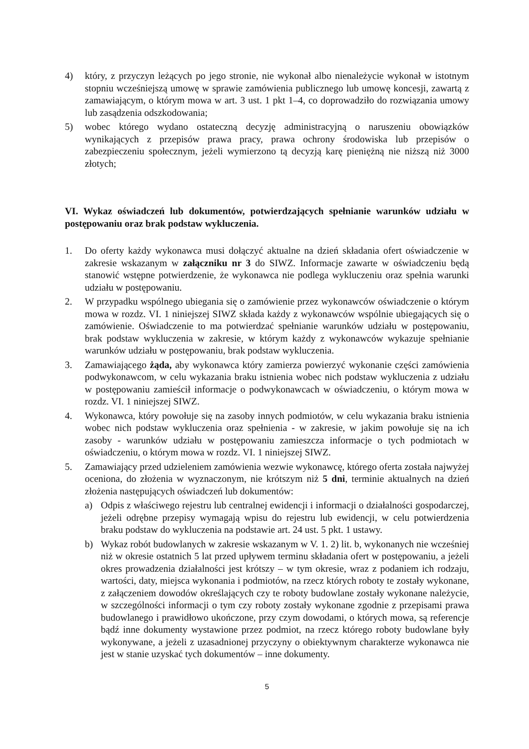4) który, z przyczyn leżących po jego stronie, nie wykonał albo nienależycie wykonał w istotnym stopniu wcześniejszą umowę w sprawie zamówienia publicznego lub umowę koncesji, zawartą z zamawiającym, o którym mowa w art. 3 ust. 1 pkt 1–4, co doprowadziło do rozwiązania umowy lub zasądzenia odszkodowania;
5) wobec którego wydano ostateczną decyzję administracyjną o naruszeniu obowiązków wynikających z przepisów prawa pracy, prawa ochrony środowiska lub przepisów o zabezpieczeniu społecznym, jeżeli wymierzono tą decyzją karę pieniężną nie niższą niż 3000 złotych;
VI. Wykaz oświadczeń lub dokumentów, potwierdzających spełnianie warunków udziału w postępowaniu oraz brak podstaw wykluczenia.
1. Do oferty każdy wykonawca musi dołączyć aktualne na dzień składania ofert oświadczenie w zakresie wskazanym w załączniku nr 3 do SIWZ. Informacje zawarte w oświadczeniu będą stanowić wstępne potwierdzenie, że wykonawca nie podlega wykluczeniu oraz spełnia warunki udziału w postępowaniu.
2. W przypadku wspólnego ubiegania się o zamówienie przez wykonawców oświadczenie o którym mowa w rozdz. VI. 1 niniejszej SIWZ składa każdy z wykonawców wspólnie ubiegających się o zamówienie. Oświadczenie to ma potwierdzać spełnianie warunków udziału w postępowaniu, brak podstaw wykluczenia w zakresie, w którym każdy z wykonawców wykazuje spełnianie warunków udziału w postępowaniu, brak podstaw wykluczenia.
3. Zamawiającego żąda, aby wykonawca który zamierza powierzyć wykonanie części zamówienia podwykonawcom, w celu wykazania braku istnienia wobec nich podstaw wykluczenia z udziału w postępowaniu zamieścił informacje o podwykonawcach w oświadczeniu, o którym mowa w rozdz. VI. 1 niniejszej SIWZ.
4. Wykonawca, który powołuje się na zasoby innych podmiotów, w celu wykazania braku istnienia wobec nich podstaw wykluczenia oraz spełnienia - w zakresie, w jakim powołuje się na ich zasoby - warunków udziału w postępowaniu zamieszcza informacje o tych podmiotach w oświadczeniu, o którym mowa w rozdz. VI. 1 niniejszej SIWZ.
5. Zamawiający przed udzieleniem zamówienia wezwie wykonawcę, którego oferta została najwyżej oceniona, do złożenia w wyznaczonym, nie krótszym niż 5 dni, terminie aktualnych na dzień złożenia następujących oświadczeń lub dokumentów:
a) Odpis z właściwego rejestru lub centralnej ewidencji i informacji o działalności gospodarczej, jeżeli odrębne przepisy wymagają wpisu do rejestru lub ewidencji, w celu potwierdzenia braku podstaw do wykluczenia na podstawie art. 24 ust. 5 pkt. 1 ustawy.
b) Wykaz robót budowlanych w zakresie wskazanym w V. 1. 2) lit. b, wykonanych nie wcześniej niż w okresie ostatnich 5 lat przed upływem terminu składania ofert w postępowaniu, a jeżeli okres prowadzenia działalności jest krótszy – w tym okresie, wraz z podaniem ich rodzaju, wartości, daty, miejsca wykonania i podmiotów, na rzecz których roboty te zostały wykonane, z załączeniem dowodów określających czy te roboty budowlane zostały wykonane należycie, w szczególności informacji o tym czy roboty zostały wykonane zgodnie z przepisami prawa budowlanego i prawidłowo ukończone, przy czym dowodami, o których mowa, są referencje bądź inne dokumenty wystawione przez podmiot, na rzecz którego roboty budowlane były wykonywane, a jeżeli z uzasadnionej przyczyny o obiektywnym charakterze wykonawca nie jest w stanie uzyskać tych dokumentów – inne dokumenty.
5